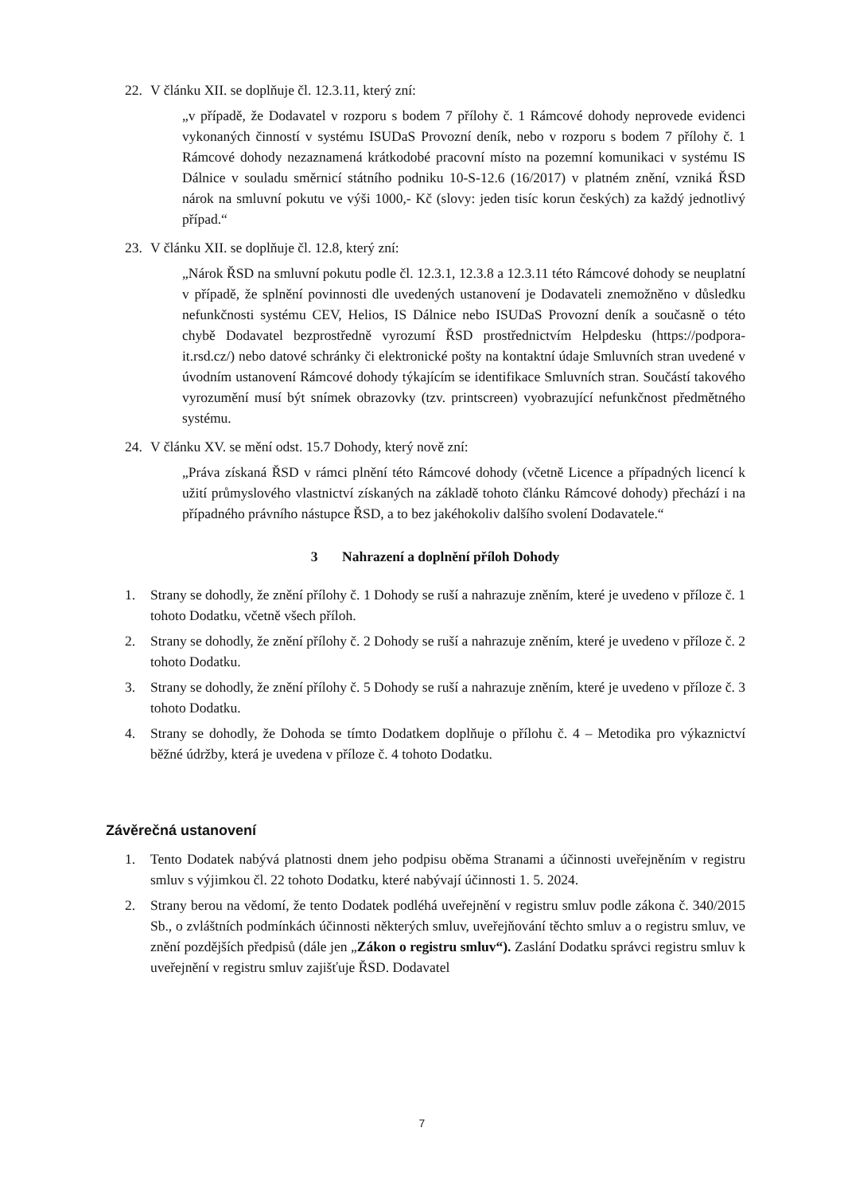22. V článku XII. se doplňuje čl. 12.3.11, který zní:
„v případě, že Dodavatel v rozporu s bodem 7 přílohy č. 1 Rámcové dohody neprovede evidenci vykonaných činností v systému ISUDaS Provozní deník, nebo v rozporu s bodem 7 přílohy č. 1 Rámcové dohody nezaznamená krátkodobé pracovní místo na pozemní komunikaci v systému IS Dálnice v souladu směrnicí státního podniku 10-S-12.6 (16/2017) v platném znění, vzniká ŘSD nárok na smluvní pokutu ve výši 1000,- Kč (slovy: jeden tisíc korun českých) za každý jednotlivý případ.“
23. V článku XII. se doplňuje čl. 12.8, který zní:
„Nárok ŘSD na smluvní pokutu podle čl. 12.3.1, 12.3.8 a 12.3.11 této Rámcové dohody se neuplatní v případě, že splnění povinnosti dle uvedených ustanovení je Dodavateli znemožněno v důsledku nefunkčnosti systému CEV, Helios, IS Dálnice nebo ISUDaS Provozní deník a současně o této chybě Dodavatel bezprostředně vyrozumí ŘSD prostřednictvím Helpdesku (https://podpora-it.rsd.cz/) nebo datové schránky či elektronické pošty na kontaktní údaje Smluvních stran uvedené v úvodním ustanovení Rámcové dohody týkajícím se identifikace Smluvních stran. Součástí takového vyrozumění musí být snímek obrazovky (tzv. printscreen) vyobrazující nefunkčnost předmětného systému.
24. V článku XV. se mění odst. 15.7 Dohody, který nově zní:
„Práva získaná ŘSD v rámci plnění této Rámcové dohody (včetně Licence a případných licencí k užití průmyslového vlastnictví získaných na základě tohoto článku Rámcové dohody) přechází i na případného právního nástupce ŘSD, a to bez jakéhokoliv dalšího svolení Dodavatele.“
3 Nahrazení a doplnění příloh Dohody
1. Strany se dohodly, že znění přílohy č. 1 Dohody se ruší a nahrazuje zněním, které je uvedeno v příloze č. 1 tohoto Dodatku, včetně všech příloh.
2. Strany se dohodly, že znění přílohy č. 2 Dohody se ruší a nahrazuje zněním, které je uvedeno v příloze č. 2 tohoto Dodatku.
3. Strany se dohodly, že znění přílohy č. 5 Dohody se ruší a nahrazuje zněním, které je uvedeno v příloze č. 3 tohoto Dodatku.
4. Strany se dohodly, že Dohoda se tímto Dodatkem doplňuje o přílohu č. 4 – Metodika pro výkaznictví běžné údržby, která je uvedena v příloze č. 4 tohoto Dodatku.
Závěrečná ustanovení
1. Tento Dodatek nabývá platnosti dnem jeho podpisu oběma Stranami a účinnosti uveřejněním v registru smluv s výjimkou čl. 22 tohoto Dodatku, které nabývají účinnosti 1. 5. 2024.
2. Strany berou na vědomí, že tento Dodatek podléhá uveřejnění v registru smluv podle zákona č. 340/2015 Sb., o zvláštních podmínkách účinnosti některých smluv, uveřejňování těchto smluv a o registru smluv, ve znění pozdějších předpisů (dále jen „Zákon o registru smluv“). Zaslání Dodatku správci registru smluv k uveřejnění v registru smluv zajišťuje ŘSD. Dodavatel
7